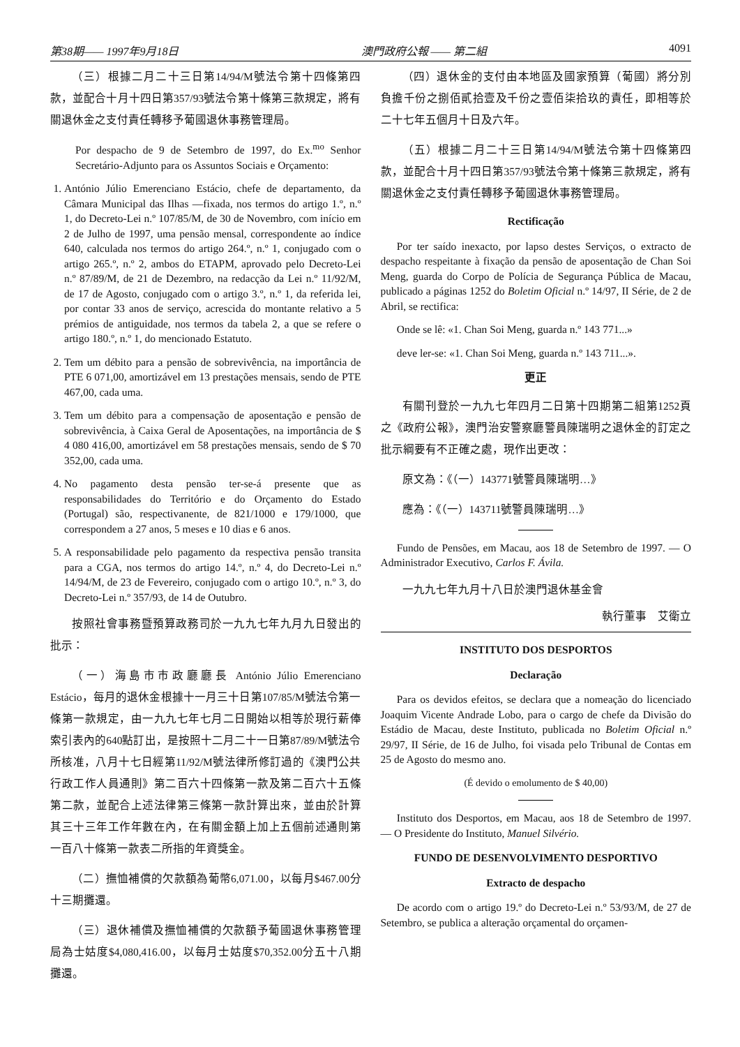第38期—— 1997年9月18日 澳門政府公報 —— 第二組 4091
（三）根據二月二十三日第14/94/M號法令第十四條第四款，並配合十月十四日第357/93號法令第十條第三款規定，將有關退休金之支付責任轉移予葡國退休事務管理局。
Por despacho de 9 de Setembro de 1997, do Ex.<sup>mo</sup> Senhor Secretário-Adjunto para os Assuntos Sociais e Orçamento:
1. António Júlio Emerenciano Estácio, chefe de departamento, da Câmara Municipal das Ilhas —fixada, nos termos do artigo 1.º, n.º 1, do Decreto-Lei n.º 107/85/M, de 30 de Novembro, com início em 2 de Julho de 1997, uma pensão mensal, correspondente ao índice 640, calculada nos termos do artigo 264.º, n.º 1, conjugado com o artigo 265.º, n.º 2, ambos do ETAPM, aprovado pelo Decreto-Lei n.º 87/89/M, de 21 de Dezembro, na redacção da Lei n.º 11/92/M, de 17 de Agosto, conjugado com o artigo 3.º, n.º 1, da referida lei, por contar 33 anos de serviço, acrescida do montante relativo a 5 prémios de antiguidade, nos termos da tabela 2, a que se refere o artigo 180.º, n.º 1, do mencionado Estatuto.
2. Tem um débito para a pensão de sobrevivência, na importância de PTE 6 071,00, amortizável em 13 prestações mensais, sendo de PTE 467,00, cada uma.
3. Tem um débito para a compensação de aposentação e pensão de sobrevivência, à Caixa Geral de Aposentações, na importância de $ 4 080 416,00, amortizável em 58 prestações mensais, sendo de $ 70 352,00, cada uma.
4. No pagamento desta pensão ter-se-á presente que as responsabilidades do Território e do Orçamento do Estado (Portugal) são, respectivanente, de 821/1000 e 179/1000, que correspondem a 27 anos, 5 meses e 10 dias e 6 anos.
5. A responsabilidade pelo pagamento da respectiva pensão transita para a CGA, nos termos do artigo 14.º, n.º 4, do Decreto-Lei n.º 14/94/M, de 23 de Fevereiro, conjugado com o artigo 10.º, n.º 3, do Decreto-Lei n.º 357/93, de 14 de Outubro.
按照社會事務暨預算政務司於一九九七年九月九日發出的批示：
（一）海島市市政廳廳長 António Júlio Emerenciano Estácio，每月的退休金根據十一月三十日第107/85/M號法令第一條第一款規定，由一九九七年七月二日開始以相等於現行薪俸索引表內的640點訂出，是按照十二月二十一日第87/89/M號法令所核准，八月十七日經第11/92/M號法律所修訂過的《澳門公共行政工作人員通則》第二百六十四條第一款及第二百六十五條第二款，並配合上述法律第三條第一款計算出來，並由於計算其三十三年工作年數在內，在有關金額上加上五個前述通則第一百八十條第一款表二所指的年資獎金。
（二）撫恤補償的欠款額為葡幣6,071.00，以每月$467.00分十三期攤還。
（三）退休補償及撫恤補償的欠款額予葡國退休事務管理局為士姑度$4,080,416.00，以每月士姑度$70,352.00分五十八期攤還。
（四）退休金的支付由本地區及國家預算（葡國）將分別負擔千份之捌佰貳拾壹及千份之壹佰柒拾玖的責任，即相等於二十七年五個月十日及六年。
（五）根據二月二十三日第14/94/M號法令第十四條第四款，並配合十月十四日第357/93號法令第十條第三款規定，將有關退休金之支付責任轉移予葡國退休事務管理局。
Rectificação
Por ter saído inexacto, por lapso destes Serviços, o extracto de despacho respeitante à fixação da pensão de aposentação de Chan Soi Meng, guarda do Corpo de Polícia de Segurança Pública de Macau, publicado a páginas 1252 do Boletim Oficial n.º 14/97, II Série, de 2 de Abril, se rectifica:
Onde se lê: «1. Chan Soi Meng, guarda n.º 143 771...»
deve ler-se: «1. Chan Soi Meng, guarda n.º 143 711...».
更正
有關刊登於一九九七年四月二日第十四期第二組第1252頁之《政府公報》，澳門治安警察廳警員陳瑞明之退休金的訂定之批示綱要有不正確之處，現作出更改：
原文為：《（一）143771號警員陳瑞明…》
應為：《（一）143711號警員陳瑞明…》
Fundo de Pensões, em Macau, aos 18 de Setembro de 1997. — O Administrador Executivo, Carlos F. Ávila.
一九九七年九月十八日於澳門退休基金會
執行董事　艾衛立
INSTITUTO DOS DESPORTOS
Declaração
Para os devidos efeitos, se declara que a nomeação do licenciado Joaquim Vicente Andrade Lobo, para o cargo de chefe da Divisão do Estádio de Macau, deste Instituto, publicada no Boletim Oficial n.º 29/97, II Série, de 16 de Julho, foi visada pelo Tribunal de Contas em 25 de Agosto do mesmo ano.
(É devido o emolumento de $ 40,00)
Instituto dos Desportos, em Macau, aos 18 de Setembro de 1997. — O Presidente do Instituto, Manuel Silvério.
FUNDO DE DESENVOLVIMENTO DESPORTIVO
Extracto de despacho
De acordo com o artigo 19.º do Decreto-Lei n.º 53/93/M, de 27 de Setembro, se publica a alteração orçamental do orçamen-